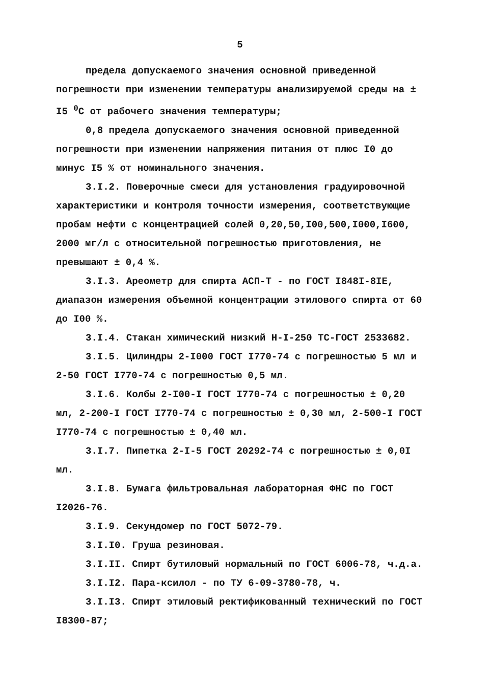5
предела допускаемого значения основной приведенной погрешности при изменении температуры анализируемой среды на ± I5 <sup>0</sup>С от рабочего значения температуры;
0,8 предела допускаемого значения основной приведенной погрешности при изменении напряжения питания от плюс I0 до минус I5 % от номинального значения.
3.I.2. Поверочные смеси для установления градуировочной характеристики и контроля точности измерения, соответствующие пробам нефти с концентрацией солей 0,20,50,I00,500,I000,I600, 2000 мг/л с относительной погрешностью приготовления, не превышают ± 0,4 %.
3.I.3. Ареометр для спирта АСП-Т - по ГОСТ I848I-8IE, диапазон измерения объемной концентрации этилового спирта от 60 до I00 %.
3.I.4. Стакан химический низкий Н-I-250 ТС-ГОСТ 2533682.
3.I.5. Цилиндры 2-I000 ГОСТ I770-74 с погрешностью 5 мл и 2-50 ГОСТ I770-74 с погрешностью 0,5 мл.
3.I.6. Колбы 2-I00-I ГОСТ I770-74 с погрешностью ± 0,20 мл, 2-200-I ГОСТ I770-74 с погрешностью ± 0,30 мл, 2-500-I ГОСТ I770-74 с погрешностью ± 0,40 мл.
3.I.7. Пипетка 2-I-5 ГОСТ 20292-74 с погрешностью ± 0,0I мл.
3.I.8. Бумага фильтровальная лабораторная ФНС по ГОСТ I2026-76.
3.I.9. Секундомер по ГОСТ 5072-79.
3.I.I0. Груша резиновая.
3.I.II. Спирт бутиловый нормальный по ГОСТ 6006-78, ч.д.а.
3.I.I2. Пара-ксилол - по ТУ 6-09-3780-78, ч.
3.I.I3. Спирт этиловый ректификованный технический по ГОСТ I8300-87;